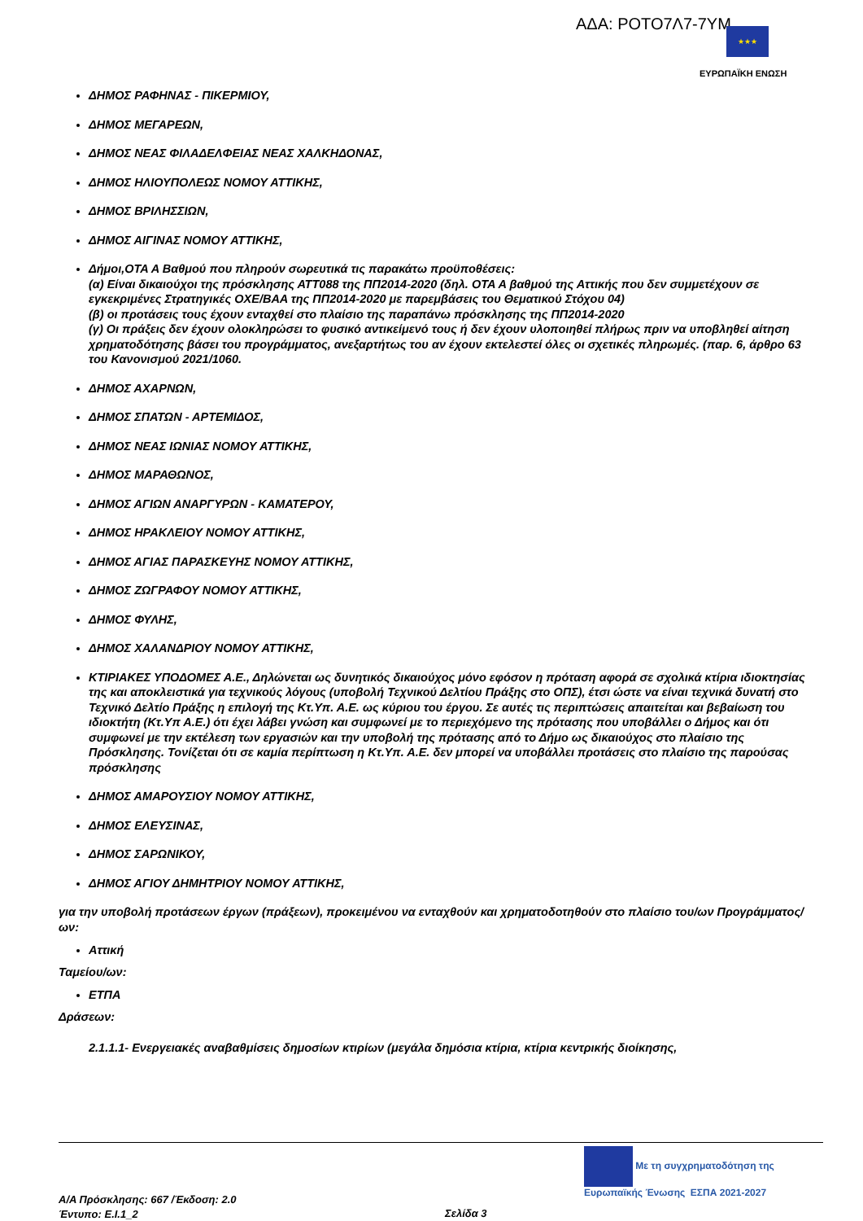ΑΔΑ: ΡΟΤΟ7Λ7-7ΥΜ ★★★
ΕΥΡΩΠΑΪΚΗ ΕΝΩΣΗ
ΔΗΜΟΣ ΡΑΦΗΝΑΣ - ΠΙΚΕΡΜΙΟΥ,
ΔΗΜΟΣ ΜΕΓΑΡΕΩΝ,
ΔΗΜΟΣ ΝΕΑΣ ΦΙΛΑΔΕΛΦΕΙΑΣ ΝΕΑΣ ΧΑΛΚΗΔΟΝΑΣ,
ΔΗΜΟΣ ΗΛΙΟΥΠΟΛΕΩΣ ΝΟΜΟΥ ΑΤΤΙΚΗΣ,
ΔΗΜΟΣ ΒΡΙΛΗΣΣΙΩΝ,
ΔΗΜΟΣ ΑΙΓΙΝΑΣ ΝΟΜΟΥ ΑΤΤΙΚΗΣ,
Δήμοι,ΟΤΑ Α Βαθμού που πληρούν σωρευτικά τις παρακάτω προϋποθέσεις:
(α) Είναι δικαιούχοι της πρόσκλησης ΑΤΤ088 της ΠΠ2014-2020 (δηλ. ΟΤΑ Α βαθμού της Αττικής που δεν συμμετέχουν σε εγκεκριμένες Στρατηγικές ΟΧΕ/ΒΑΑ της ΠΠ2014-2020 με παρεμβάσεις του Θεματικού Στόχου 04)
(β) οι προτάσεις τους έχουν ενταχθεί στο πλαίσιο της παραπάνω πρόσκλησης της ΠΠ2014-2020
(γ) Οι πράξεις δεν έχουν ολοκληρώσει το φυσικό αντικείμενό τους ή δεν έχουν υλοποιηθεί πλήρως πριν να υποβληθεί αίτηση χρηματοδότησης βάσει του προγράμματος, ανεξαρτήτως του αν έχουν εκτελεστεί όλες οι σχετικές πληρωμές. (παρ. 6, άρθρο 63 του Κανονισμού 2021/1060.
ΔΗΜΟΣ ΑΧΑΡΝΩΝ,
ΔΗΜΟΣ ΣΠΑΤΩΝ - ΑΡΤΕΜΙΔΟΣ,
ΔΗΜΟΣ ΝΕΑΣ ΙΩΝΙΑΣ ΝΟΜΟΥ ΑΤΤΙΚΗΣ,
ΔΗΜΟΣ ΜΑΡΑΘΩΝΟΣ,
ΔΗΜΟΣ ΑΓΙΩΝ ΑΝΑΡΓΥΡΩΝ - ΚΑΜΑΤΕΡΟΥ,
ΔΗΜΟΣ ΗΡΑΚΛΕΙΟΥ ΝΟΜΟΥ ΑΤΤΙΚΗΣ,
ΔΗΜΟΣ ΑΓΙΑΣ ΠΑΡΑΣΚΕΥΗΣ ΝΟΜΟΥ ΑΤΤΙΚΗΣ,
ΔΗΜΟΣ ΖΩΓΡΑΦΟΥ ΝΟΜΟΥ ΑΤΤΙΚΗΣ,
ΔΗΜΟΣ ΦΥΛΗΣ,
ΔΗΜΟΣ ΧΑΛΑΝΔΡΙΟΥ ΝΟΜΟΥ ΑΤΤΙΚΗΣ,
ΚΤΙΡΙΑΚΕΣ ΥΠΟΔΟΜΕΣ Α.Ε., Δηλώνεται ως δυνητικός δικαιούχος μόνο εφόσον η πρόταση αφορά σε σχολικά κτίρια ιδιοκτησίας της και αποκλειστικά για τεχνικούς λόγους (υποβολή Τεχνικού Δελτίου Πράξης στο ΟΠΣ), έτσι ώστε να είναι τεχνικά δυνατή στο Τεχνικό Δελτίο Πράξης η επιλογή της Κτ.Υπ. Α.Ε. ως κύριου του έργου. Σε αυτές τις περιπτώσεις απαιτείται και βεβαίωση του ιδιοκτήτη (Κτ.Υπ Α.Ε.) ότι έχει λάβει γνώση και συμφωνεί με το περιεχόμενο της πρότασης που υποβάλλει ο Δήμος και ότι συμφωνεί με την εκτέλεση των εργασιών και την υποβολή της πρότασης από το Δήμο ως δικαιούχος στο πλαίσιο της Πρόσκλησης. Τονίζεται ότι σε καμία περίπτωση η Κτ.Υπ. Α.Ε. δεν μπορεί να υποβάλλει προτάσεις στο πλαίσιο της παρούσας πρόσκλησης
ΔΗΜΟΣ ΑΜΑΡΟΥΣΙΟΥ ΝΟΜΟΥ ΑΤΤΙΚΗΣ,
ΔΗΜΟΣ ΕΛΕΥΣΙΝΑΣ,
ΔΗΜΟΣ ΣΑΡΩΝΙΚΟΥ,
ΔΗΜΟΣ ΑΓΙΟΥ ΔΗΜΗΤΡΙΟΥ ΝΟΜΟΥ ΑΤΤΙΚΗΣ,
για την υποβολή προτάσεων έργων (πράξεων), προκειμένου να ενταχθούν και χρηματοδοτηθούν στο πλαίσιο του/ων Προγράμματος/ων:
Αττική
Ταμείου/ων:
ΕΤΠΑ
Δράσεων:
2.1.1.1- Ενεργειακές αναβαθμίσεις δημοσίων κτιρίων (μεγάλα δημόσια κτίρια, κτίρια κεντρικής διοίκησης,
Με τη συγχρηματοδότηση της Ευρωπαϊκής Ένωσης ΕΣΠΑ 2021-2027
Α/Α Πρόσκλησης: 667 /Έκδοση: 2.0
Έντυπο: Ε.Ι.1_2
Σελίδα 3